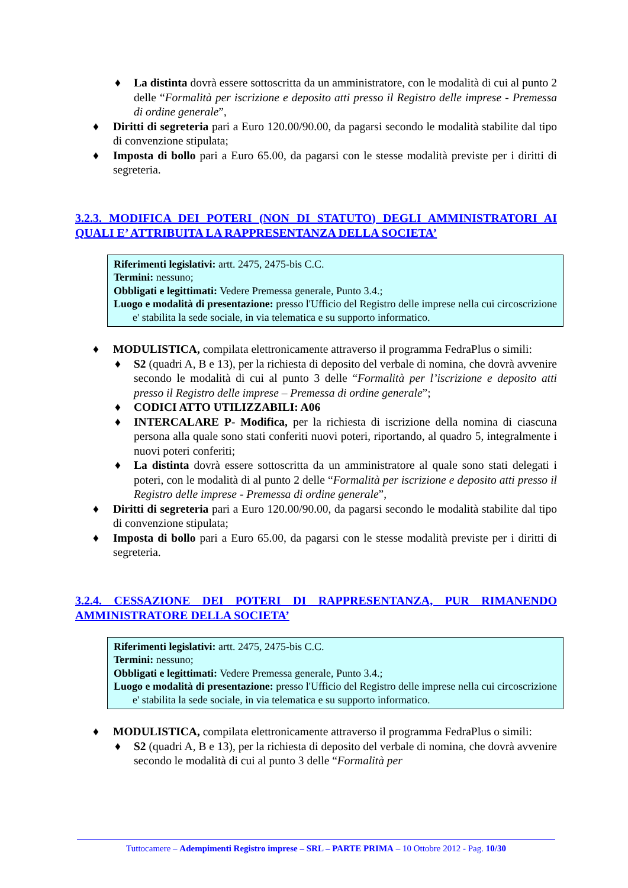♦ La distinta dovrà essere sottoscritta da un amministratore, con le modalità di cui al punto 2 delle “Formalità per iscrizione e deposito atti presso il Registro delle imprese - Premessa di ordine generale”,
♦ Diritti di segreteria pari a Euro 120.00/90.00, da pagarsi secondo le modalità stabilite dal tipo di convenzione stipulata;
♦ Imposta di bollo pari a Euro 65.00, da pagarsi con le stesse modalità previste per i diritti di segreteria.
3.2.3. MODIFICA DEI POTERI (NON DI STATUTO) DEGLI AMMINISTRATORI AI QUALI E’ ATTRIBUITA LA RAPPRESENTANZA DELLA SOCIETA’
Riferimenti legislativi: artt. 2475, 2475-bis C.C.
Termini: nessuno;
Obbligati e legittimati: Vedere Premessa generale, Punto 3.4.;
Luogo e modalità di presentazione: presso l'Ufficio del Registro delle imprese nella cui circoscrizione e' stabilita la sede sociale, in via telematica e su supporto informatico.
♦ MODULISTICA, compilata elettronicamente attraverso il programma FedraPlus o simili:
♦ S2 (quadri A, B e 13), per la richiesta di deposito del verbale di nomina, che dovrà avvenire secondo le modalità di cui al punto 3 delle “Formalità per l’iscrizione e deposito atti presso il Registro delle imprese – Premessa di ordine generale”;
♦ CODICI ATTO UTILIZZABILI: A06
♦ INTERCALARE P- Modifica, per la richiesta di iscrizione della nomina di ciascuna persona alla quale sono stati conferiti nuovi poteri, riportando, al quadro 5, integralmente i nuovi poteri conferiti;
♦ La distinta dovrà essere sottoscritta da un amministratore al quale sono stati delegati i poteri, con le modalità di al punto 2 delle “Formalità per iscrizione e deposito atti presso il Registro delle imprese - Premessa di ordine generale”,
♦ Diritti di segreteria pari a Euro 120.00/90.00, da pagarsi secondo le modalità stabilite dal tipo di convenzione stipulata;
♦ Imposta di bollo pari a Euro 65.00, da pagarsi con le stesse modalità previste per i diritti di segreteria.
3.2.4. CESSAZIONE DEI POTERI DI RAPPRESENTANZA, PUR RIMANENDO AMMINISTRATORE DELLA SOCIETA’
Riferimenti legislativi: artt. 2475, 2475-bis C.C.
Termini: nessuno;
Obbligati e legittimati: Vedere Premessa generale, Punto 3.4.;
Luogo e modalità di presentazione: presso l'Ufficio del Registro delle imprese nella cui circoscrizione e' stabilita la sede sociale, in via telematica e su supporto informatico.
♦ MODULISTICA, compilata elettronicamente attraverso il programma FedraPlus o simili:
♦ S2 (quadri A, B e 13), per la richiesta di deposito del verbale di nomina, che dovrà avvenire secondo le modalità di cui al punto 3 delle “Formalità per
Tuttocamere – Adempimenti Registro imprese – SRL – PARTE PRIMA – 10 Ottobre 2012 - Pag. 10/30